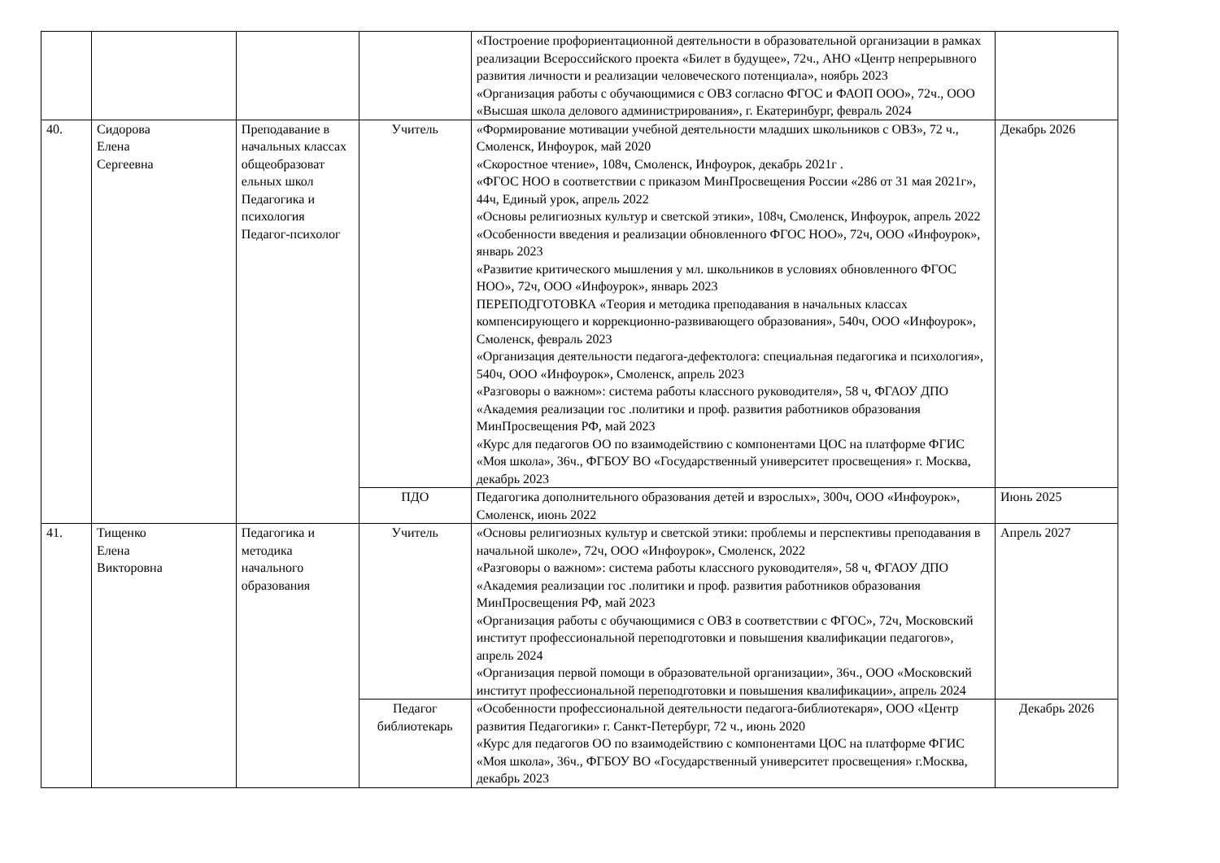| | | | | «Построение профориентационной деятельности в образовательной организации в рамках реализации Всероссийского проекта «Билет в будущее», 72ч., АНО «Центр непрерывного развития личности и реализации человеческого потенциала», ноябрь 2023 «Организация работы с обучающимися с ОВЗ согласно ФГОС и ФАОП ООО», 72ч., ООО «Высшая школа делового администрирования», г. Екатеринбург, февраль 2024 | |
| 40. | Сидорова Елена Сергеевна | Преподавание в начальных классах общеобразоват ельных школ Педагогика и психология Педагог-психолог | Учитель | «Формирование мотивации учебной деятельности младших школьников с ОВЗ», 72 ч., Смоленск, Инфоурок, май 2020 «Скоростное чтение», 108ч, Смоленск, Инфоурок, декабрь 2021г . «ФГОС НОО в соответствии с приказом МинПросвещения России «286 от 31 мая 2021г», 44ч, Единый урок, апрель 2022 «Основы религиозных культур и светской этики», 108ч, Смоленск, Инфоурок, апрель 2022 «Особенности введения и реализации обновленного ФГОС НОО», 72ч, ООО «Инфоурок», январь 2023 «Развитие критического мышления у мл. школьников в условиях обновленного ФГОС НОО», 72ч, ООО «Инфоурок», январь 2023 ПЕРЕПОДГОТОВКА «Теория и методика преподавания в начальных классах компенсирующего и коррекционно-развивающего образования», 540ч, ООО «Инфоурок», Смоленск, февраль 2023 «Организация деятельности педагога-дефектолога: специальная педагогика и психология», 540ч, ООО «Инфоурок», Смоленск, апрель 2023 «Разговоры о важном»: система работы классного руководителя», 58 ч, ФГАОУ ДПО «Академия реализации гос .политики и проф. развития работников образования МинПросвещения РФ, май 2023 «Курс для педагогов ОО по взаимодействию с компонентами ЦОС на платформе ФГИС «Моя школа», 36ч., ФГБОУ ВО «Государственный университет просвещения» г. Москва, декабрь 2023 | Декабрь 2026 |
| | | | ПДО | Педагогика дополнительного образования детей и взрослых», 300ч, ООО «Инфоурок», Смоленск, июнь 2022 | Июнь 2025 |
| 41. | Тищенко Елена Викторовна | Педагогика и методика начального образования | Учитель | «Основы религиозных культур и светской этики: проблемы и перспективы преподавания в начальной школе», 72ч, ООО «Инфоурок», Смоленск, 2022 «Разговоры о важном»: система работы классного руководителя», 58 ч, ФГАОУ ДПО «Академия реализации гос .политики и проф. развития работников образования МинПросвещения РФ, май 2023 «Организация работы с обучающимися с ОВЗ в соответствии с ФГОС», 72ч, Московский институт профессиональной переподготовки и повышения квалификации педагогов», апрель 2024 «Организация первой помощи в образовательной организации», 36ч., ООО «Московский институт профессиональной переподготовки и повышения квалификации», апрель 2024 | Апрель 2027 |
| | | | Педагог библиотекарь | «Особенности профессиональной деятельности педагога-библиотекаря», ООО «Центр развития Педагогики» г. Санкт-Петербург, 72 ч., июнь 2020 «Курс для педагогов ОО по взаимодействию с компонентами ЦОС на платформе ФГИС «Моя школа», 36ч., ФГБОУ ВО «Государственный университет просвещения» г.Москва, декабрь 2023 | Декабрь 2026 |